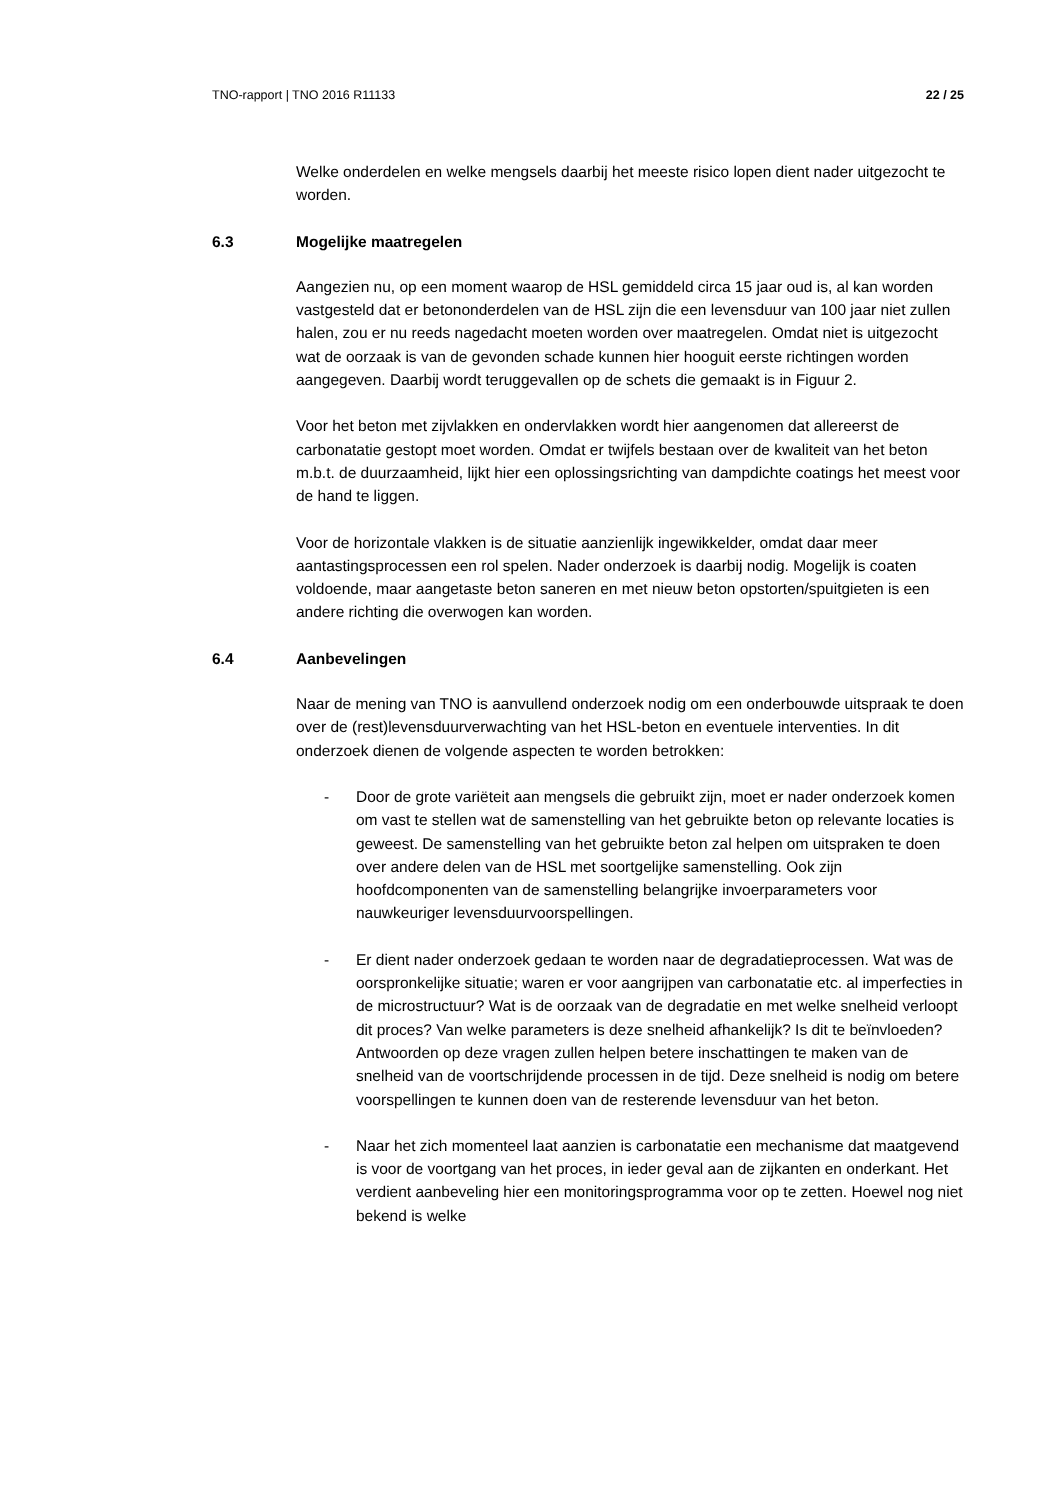TNO-rapport | TNO 2016 R11133 22 / 25
Welke onderdelen en welke mengsels daarbij het meeste risico lopen dient nader uitgezocht te worden.
6.3 Mogelijke maatregelen
Aangezien nu, op een moment waarop de HSL gemiddeld circa 15 jaar oud is, al kan worden vastgesteld dat er betononderdelen van de HSL zijn die een levensduur van 100 jaar niet zullen halen, zou er nu reeds nagedacht moeten worden over maatregelen. Omdat niet is uitgezocht wat de oorzaak is van de gevonden schade kunnen hier hooguit eerste richtingen worden aangegeven. Daarbij wordt teruggevallen op de schets die gemaakt is in Figuur 2.
Voor het beton met zijvlakken en ondervlakken wordt hier aangenomen dat allereerst de carbonatatie gestopt moet worden. Omdat er twijfels bestaan over de kwaliteit van het beton m.b.t. de duurzaamheid, lijkt hier een oplossingsrichting van dampdichte coatings het meest voor de hand te liggen.
Voor de horizontale vlakken is de situatie aanzienlijk ingewikkelder, omdat daar meer aantastingsprocessen een rol spelen. Nader onderzoek is daarbij nodig. Mogelijk is coaten voldoende, maar aangetaste beton saneren en met nieuw beton opstorten/spuitgieten is een andere richting die overwogen kan worden.
6.4 Aanbevelingen
Naar de mening van TNO is aanvullend onderzoek nodig om een onderbouwde uitspraak te doen over de (rest)levensduurverwachting van het HSL-beton en eventuele interventies. In dit onderzoek dienen de volgende aspecten te worden betrokken:
- Door de grote variëteit aan mengsels die gebruikt zijn, moet er nader onderzoek komen om vast te stellen wat de samenstelling van het gebruikte beton op relevante locaties is geweest. De samenstelling van het gebruikte beton zal helpen om uitspraken te doen over andere delen van de HSL met soortgelijke samenstelling. Ook zijn hoofdcomponenten van de samenstelling belangrijke invoerparameters voor nauwkeuriger levensduurvoorspellingen.
- Er dient nader onderzoek gedaan te worden naar de degradatieprocessen. Wat was de oorspronkelijke situatie; waren er voor aangrijpen van carbonatatie etc. al imperfecties in de microstructuur? Wat is de oorzaak van de degradatie en met welke snelheid verloopt dit proces? Van welke parameters is deze snelheid afhankelijk? Is dit te beïnvloeden? Antwoorden op deze vragen zullen helpen betere inschattingen te maken van de snelheid van de voortschrijdende processen in de tijd. Deze snelheid is nodig om betere voorspellingen te kunnen doen van de resterende levensduur van het beton.
- Naar het zich momenteel laat aanzien is carbonatatie een mechanisme dat maatgevend is voor de voortgang van het proces, in ieder geval aan de zijkanten en onderkant. Het verdient aanbeveling hier een monitoringsprogramma voor op te zetten. Hoewel nog niet bekend is welke